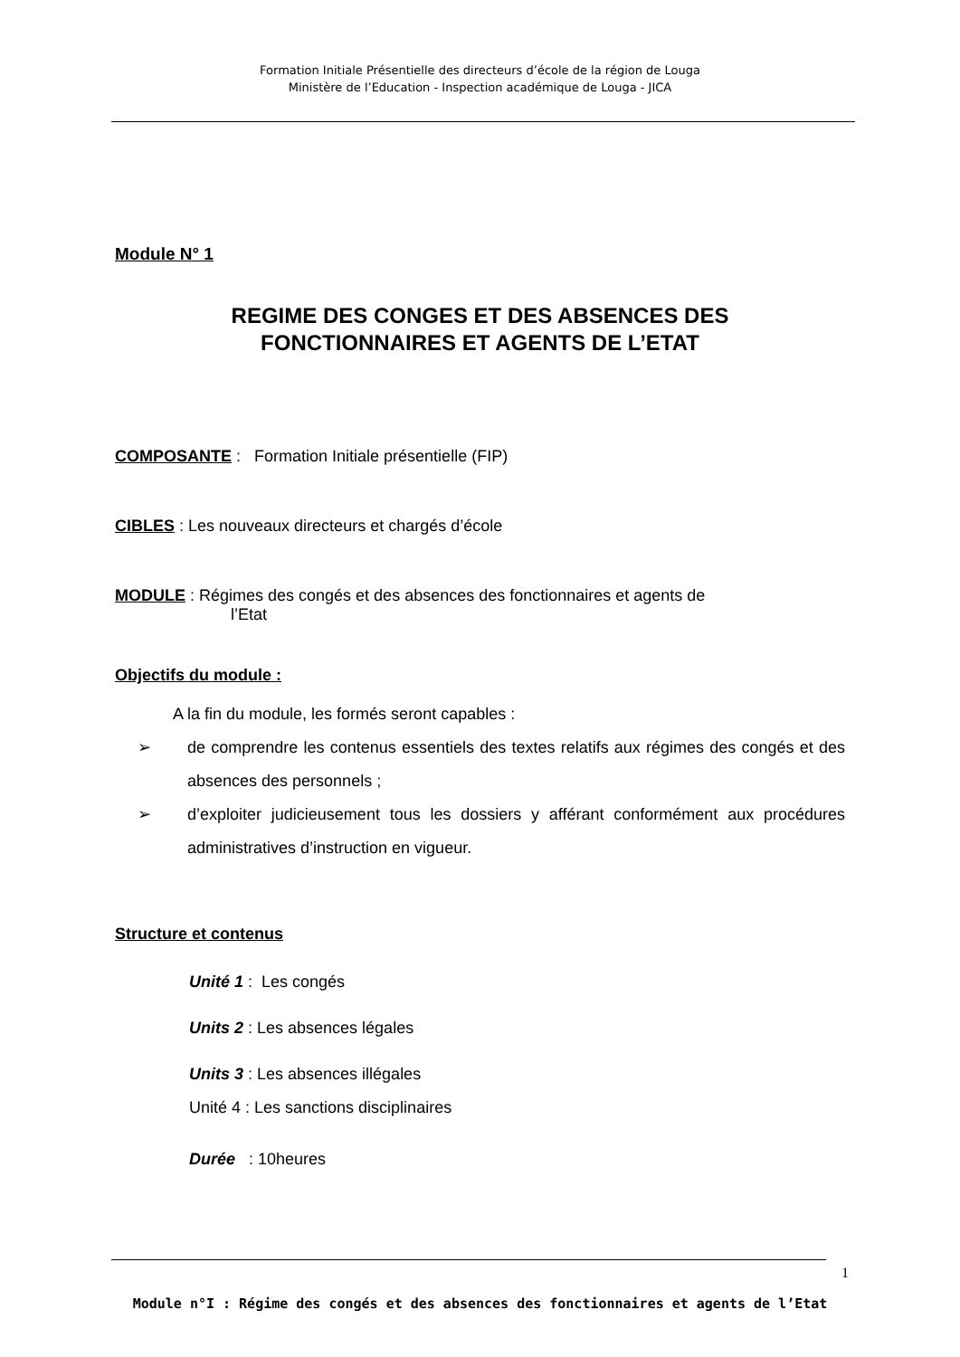Formation Initiale Présentielle des directeurs d’école de la région de Louga
Ministère de l’Education - Inspection académique de Louga - JICA
Module N° 1
REGIME DES CONGES ET DES ABSENCES DES
FONCTIONNAIRES ET AGENTS DE L’ETAT
COMPOSANTE : Formation Initiale présentielle (FIP)
CIBLES : Les nouveaux directeurs et chargés d’école
MODULE : Régimes des congés et des absences des fonctionnaires et agents de
l’Etat
Objectifs du module :
A la fin du module, les formés seront capables :
➢ de comprendre les contenus essentiels des textes relatifs aux régimes des congés et des absences des personnels ;
➢ d’exploiter judicieusement tous les dossiers y afférant conformément aux procédures administratives d’instruction en vigueur.
Structure et contenus
Unité 1 : Les congés
Units 2 : Les absences légales
Units 3 : Les absences illégales
Unité 4 : Les sanctions disciplinaires
Durée : 10heures
1
Module n°I : Régime des congés et des absences des fonctionnaires et agents de l’Etat